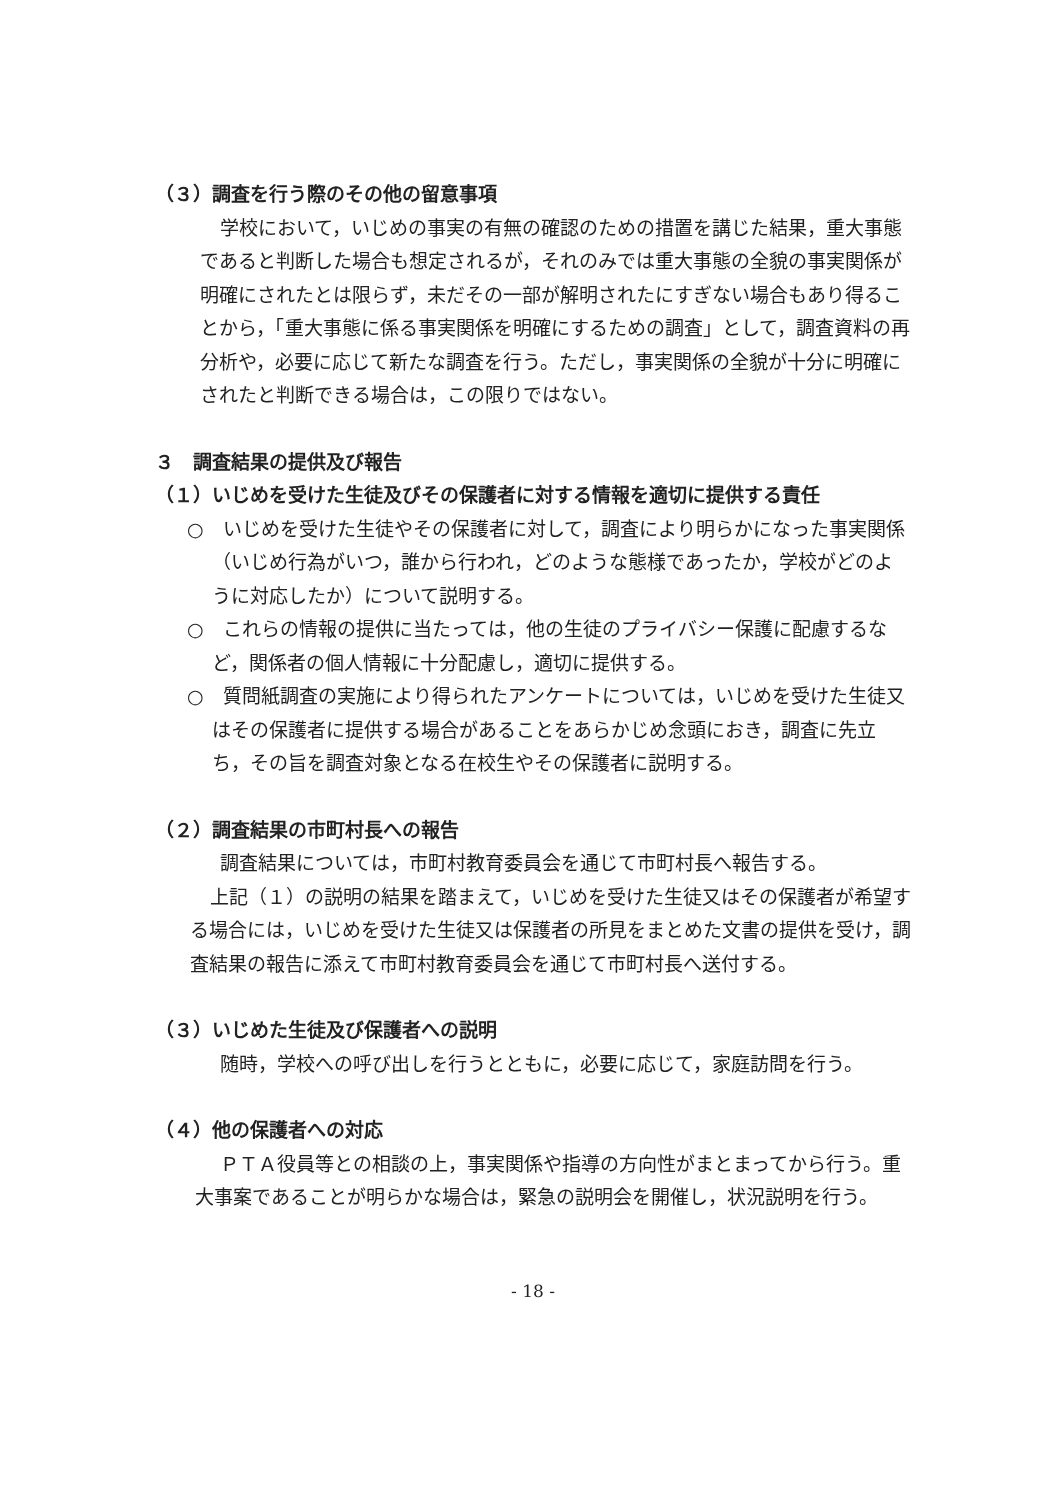（３）調査を行う際のその他の留意事項
学校において，いじめの事実の有無の確認のための措置を講じた結果，重大事態であると判断した場合も想定されるが，それのみでは重大事態の全貌の事実関係が明確にされたとは限らず，未だその一部が解明されたにすぎない場合もあり得ることから，「重大事態に係る事実関係を明確にするための調査」として，調査資料の再分析や，必要に応じて新たな調査を行う。ただし，事実関係の全貌が十分に明確にされたと判断できる場合は，この限りではない。
３　調査結果の提供及び報告
（１）いじめを受けた生徒及びその保護者に対する情報を適切に提供する責任
○　いじめを受けた生徒やその保護者に対して，調査により明らかになった事実関係（いじめ行為がいつ，誰から行われ，どのような態様であったか，学校がどのように対応したか）について説明する。
○　これらの情報の提供に当たっては，他の生徒のプライバシー保護に配慮するなど，関係者の個人情報に十分配慮し，適切に提供する。
○　質問紙調査の実施により得られたアンケートについては，いじめを受けた生徒又はその保護者に提供する場合があることをあらかじめ念頭におき，調査に先立ち，その旨を調査対象となる在校生やその保護者に説明する。
（２）調査結果の市町村長への報告
調査結果については，市町村教育委員会を通じて市町村長へ報告する。
上記（１）の説明の結果を踏まえて，いじめを受けた生徒又はその保護者が希望する場合には，いじめを受けた生徒又は保護者の所見をまとめた文書の提供を受け，調査結果の報告に添えて市町村教育委員会を通じて市町村長へ送付する。
（３）いじめた生徒及び保護者への説明
随時，学校への呼び出しを行うとともに，必要に応じて，家庭訪問を行う。
（４）他の保護者への対応
ＰＴＡ役員等との相談の上，事実関係や指導の方向性がまとまってから行う。重大事案であることが明らかな場合は，緊急の説明会を開催し，状況説明を行う。
- 18 -